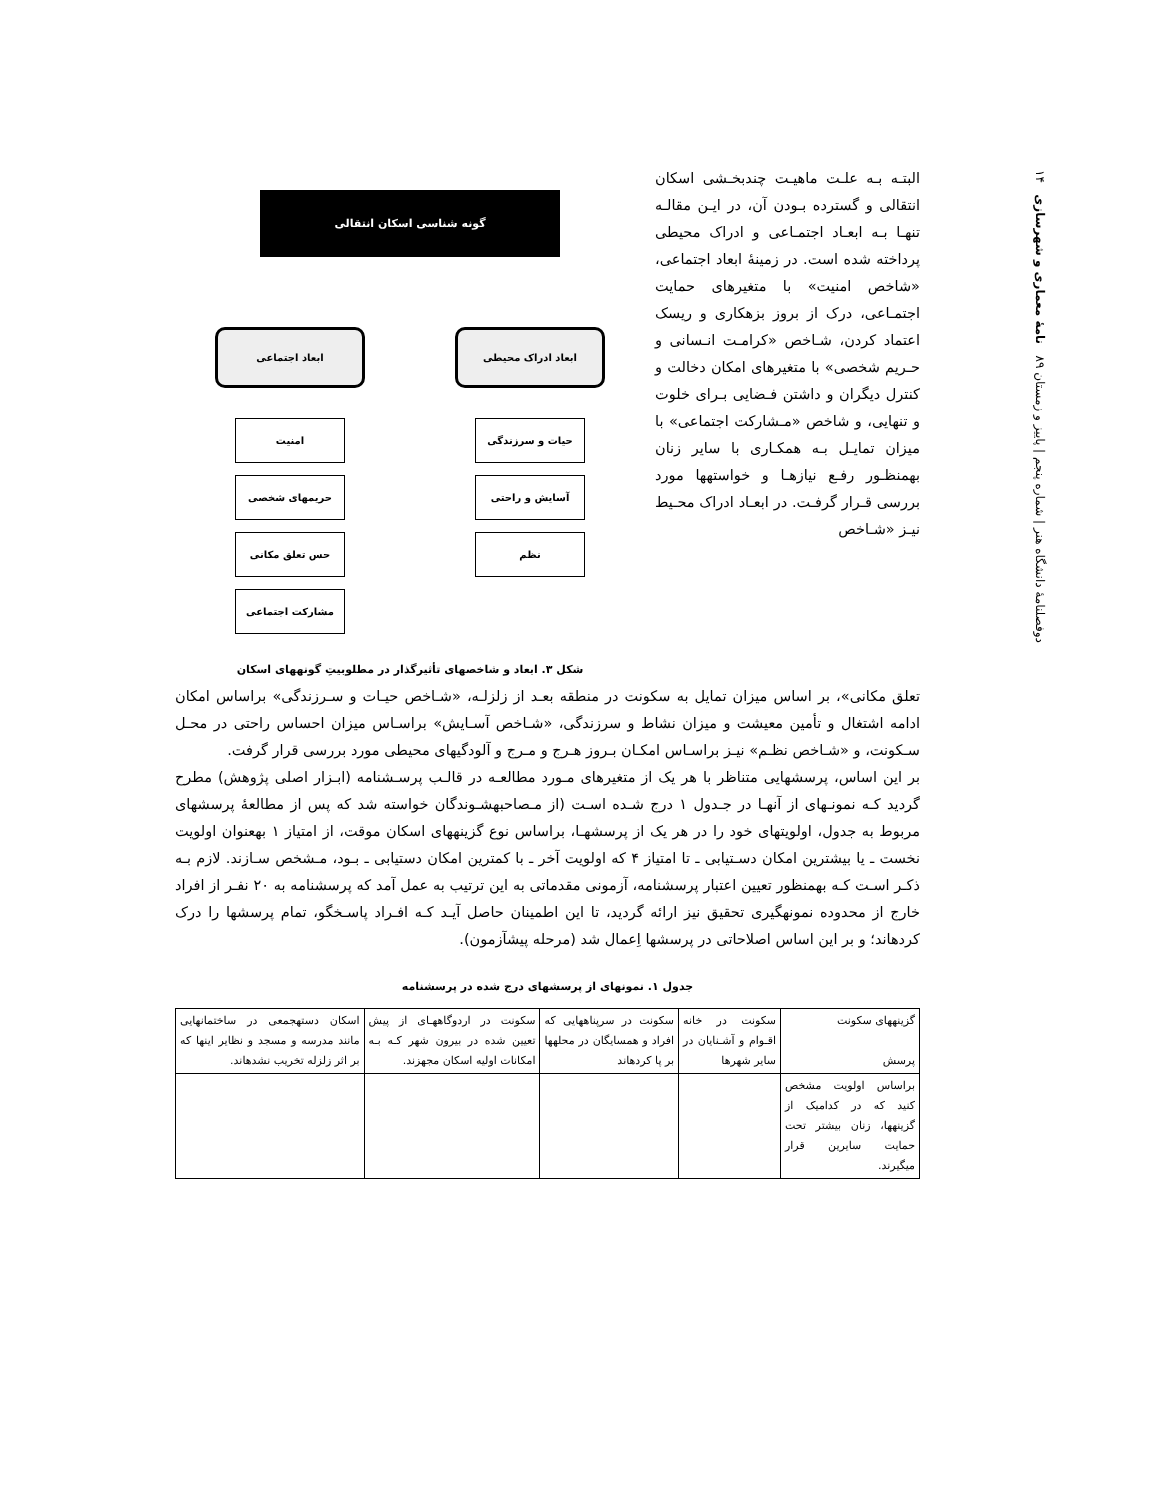دوفصلنامهٔ دانشگاه هنر | شماره پنجم | پاییز و زمستان ۸۹ نامهٔ معماری و شهرسازی ۱۴
البتـه بـه علـت ماهیـت چندبخـشی اسکان انتقالی و گسترده بـودن آن، در ایـن مقالـه تنهـا بـه ابعـاد اجتمـاعی و ادراک محیطی پرداخته شده است. در زمینهٔ ابعاد اجتماعی، «شاخص امنیت» با متغیرهای حمایت اجتمـاعی، درک از بروز بزهکاری و ریسک اعتماد کردن، شـاخص «کرامـت انـسانی و حـریم شخصی» با متغیرهای امکان دخالت و کنترل دیگران و داشتن فـضایی بـرای خلوت و تنهایی، و شاخص «مـشارکت اجتماعی» با میزان تمایـل بـه همکـاری با سایر زنان بهمنظـور رفـع نیازهـا و خواستهها مورد بررسی قـرار گرفـت. در ابعـاد ادراک محـیط نیـز «شـاخص
گونه شناسی اسکان انتقالی
ابعاد ادراک محیطی
حیات و سرزندگی
آسایش و راحتی
نظم
ابعاد اجتماعی
امنیت
حریمهای شخصی
حس تعلق مکانی
مشارکت اجتماعی
شکل ۳. ابعاد و شاخصهای تأثیرگذار در مطلوبیتِ گونههای اسکان
تعلق مکانی»، بر اساس میزان تمایل به سکونت در منطقه بعـد از زلزلـه، «شـاخص حیـات و سـرزندگی» براساس امکان ادامه اشتغال و تأمین معیشت و میزان نشاط و سرزندگی، «شـاخص آسـایش» براسـاس میزان احساس راحتی در محـل سـکونت، و «شـاخص نظـم» نیـز براسـاس امکـان بـروز هـرج و مـرج و آلودگیهای محیطی مورد بررسی قرار گرفت.
بر این اساس، پرسشهایی متناظر با هر یک از متغیرهای مـورد مطالعـه در قالـب پرسـشنامه (ابـزار اصلی پژوهش) مطرح گردید کـه نمونـهای از آنهـا در جـدول ۱ درج شـده اسـت (از مـصاحبهشـوندگان خواسته شد که پس از مطالعهٔ پرسشهای مربوط به جدول، اولویتهای خود را در هر یک از پرسشهـا، براساس نوع گزینههای اسکان موقت، از امتیاز ۱ بهعنوان اولویت نخست ـ یا بیشترین امکان دسـتیابی ـ تا امتیاز ۴ که اولویت آخر ـ با کمترین امکان دستیابی ـ بـود، مـشخص سـازند. لازم بـه ذکـر اسـت کـه بهمنظور تعیین اعتبار پرسشنامه، آزمونی مقدماتی به این ترتیب به عمل آمد که پرسشنامه به ۲۰ نفـر از افراد خارج از محدوده نمونهگیری تحقیق نیز ارائه گردید، تا این اطمینان حاصل آیـد کـه افـراد پاسـخگو، تمام پرسشها را درک کردهاند؛ و بر این اساس اصلاحاتی در پرسشها اِعمال شد (مرحله پیشآزمون).
جدول ۱. نمونهای از پرسشهای درج شده در پرسشنامه
| گزینههای سکونت پرسش | سکونت در خانه اقـوام و آشـنایان در سایر شهرها | سکونت در سرپناههایی که افراد و همسایگان در محلهها بر پا کردهاند | سکونت در اردوگاههـای از پیش تعیین شده در بیرون شهر کـه بـه امکانات اولیه اسکان مجهزند. | اسکان دستهجمعی در ساختمانهایی مانند مدرسه و مسجد و نظایر اینها که بر اثر زلزله تخریب نشدهاند. |
| --- | --- | --- | --- | --- |
| براساس اولویت مشخص کنید که در کدامیک از گزینهها، زنان بیشتر تحت حمایت سایرین قرار میگیرند. | | | | |